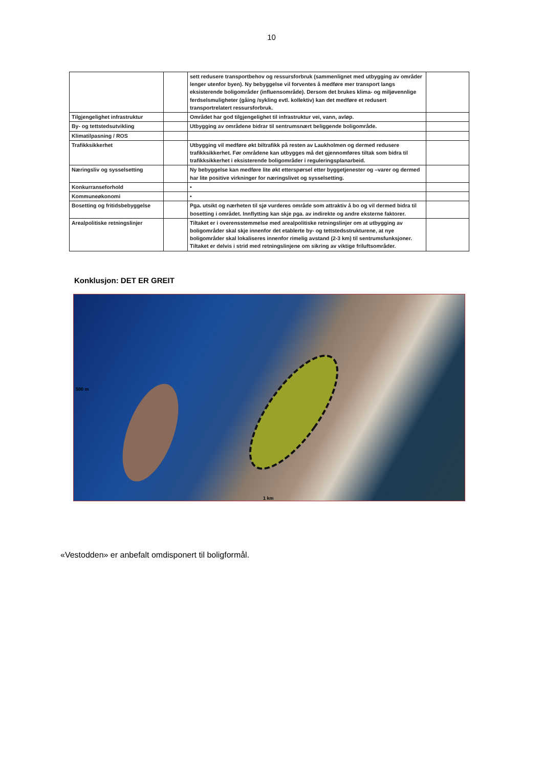10
| | | sett redusere transportbehov og ressursforbruk (sammenlignet med utbygging av områder lenger utenfor byen). Ny bebyggelse vil forventes å medføre mer transport langs eksisterende boligområder (influensområde). Dersom det brukes klima- og miljøvennlige ferdselsmuligheter (gåing /sykling evtl. kollektiv) kan det medføre et redusert transportrelatert ressursforbruk. | |
| Tilgjengelighet infrastruktur | | Området har god tilgjengelighet til infrastruktur vei, vann, avløp. | |
| By- og tettstedsutvikling | | Utbygging av områdene bidrar til sentrumsnært beliggende boligområde. | |
| Klimatilpasning / ROS | | | |
| Trafikksikkerhet | | Utbygging vil medføre økt biltrafikk på resten av Laukholmen og dermed redusere trafikksikkerhet. Før områdene kan utbygges må det gjennomføres tiltak som bidra til trafikksikkerhet i eksisterende boligområder i reguleringsplanarbeid. | |
| Næringsliv og sysselsetting | | Ny bebyggelse kan medføre lite økt etterspørsel etter byggetjenester og –varer og dermed har lite positive virkninger for næringslivet og sysselsetting. | |
| Konkurranseforhold | | • | |
| Kommuneøkonomi | | • | |
| Bosetting og fritidsbebyggelse | | Pga. utsikt og nærheten til sjø vurderes område som attraktiv å bo og vil dermed bidra til bosetting i området. Innflytting kan skje pga. av indirekte og andre eksterne faktorer. | |
| Arealpolitiske retningslinjer | | Tiltaket er i overensstemmelse med arealpolitiske retningslinjer om at utbygging av boligområder skal skje innenfor det etablerte by- og tettstedsstrukturene, at nye boligområder skal lokaliseres innenfor rimelig avstand (2-3 km) til sentrumsfunksjoner. Tiltaket er delvis i strid med retningslinjene om sikring av viktige friluftsområder. | |
Konklusjon: DET ER GREIT
500 m
1 km
«Vestodden» er anbefalt omdisponert til boligformål.